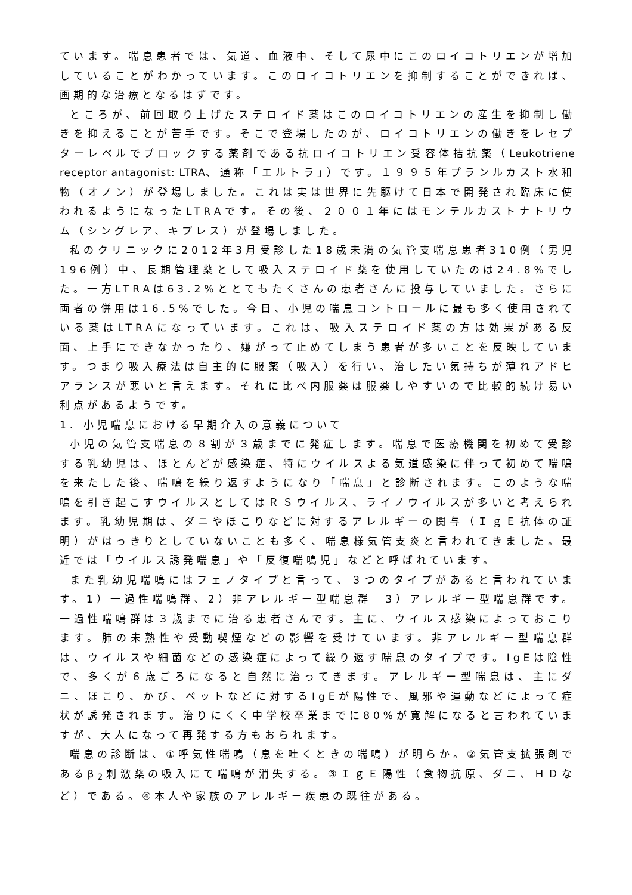ています。喘息患者では、気道、血液中、そして尿中にこのロイコトリエンが増加していることがわかっています。このロイコトリエンを抑制することができれば、画期的な治療となるはずです。
ところが、前回取り上げたステロイド薬はこのロイコトリエンの産生を抑制し働きを抑えることが苦手です。そこで登場したのが、ロイコトリエンの働きをレセプターレベルでブロックする薬剤である抗ロイコトリエン受容体拮抗薬（Leukotriene receptor antagonist: LTRA、通称「エルトラ」）です。１９９５年プランルカスト水和物（オノン）が登場しました。これは実は世界に先駆けて日本で開発され臨床に使われるようになったLTRAです。その後、２００１年にはモンテルカストナトリウム（シングレア、キプレス）が登場しました。
私のクリニックに2012年3月受診した18歳未満の気管支喘息患者310例（男児196例）中、長期管理薬として吸入ステロイド薬を使用していたのは24.8%でした。一方LTRAは63.2%ととてもたくさんの患者さんに投与していました。さらに両者の併用は16.5%でした。今日、小児の喘息コントロールに最も多く使用されている薬はLTRAになっています。これは、吸入ステロイド薬の方は効果がある反面、上手にできなかったり、嫌がって止めてしまう患者が多いことを反映しています。つまり吸入療法は自主的に服薬（吸入）を行い、治したい気持ちが薄れアドヒアランスが悪いと言えます。それに比べ内服薬は服薬しやすいので比較的続け易い利点があるようです。
1. 小児喘息における早期介入の意義について
小児の気管支喘息の８割が３歳までに発症します。喘息で医療機関を初めて受診する乳幼児は、ほとんどが感染症、特にウイルスよる気道感染に伴って初めて喘鳴を来たした後、喘鳴を繰り返すようになり「喘息」と診断されます。このような喘鳴を引き起こすウイルスとしてはＲＳウイルス、ライノウイルスが多いと考えられます。乳幼児期は、ダニやほこりなどに対するアレルギーの関与（ＩｇＥ抗体の証明）がはっきりとしていないことも多く、喘息様気管支炎と言われてきました。最近では「ウイルス誘発喘息」や「反復喘鳴児」などと呼ばれています。
また乳幼児喘鳴にはフェノタイプと言って、３つのタイプがあると言われています。1）一過性喘鳴群、2）非アレルギー型喘息群　3）アレルギー型喘息群です。一過性喘鳴群は３歳までに治る患者さんです。主に、ウイルス感染によっておこります。肺の未熟性や受動喫煙などの影響を受けています。非アレルギー型喘息群は、ウイルスや細菌などの感染症によって繰り返す喘息のタイプです。IgEは陰性で、多くが６歳ごろになると自然に治ってきます。アレルギー型喘息は、主にダニ、ほこり、かび、ペットなどに対するIgEが陽性で、風邪や運動などによって症状が誘発されます。治りにくく中学校卒業までに80%が寛解になると言われていますが、大人になって再発する方もおられます。
喘息の診断は、①呼気性喘鳴（息を吐くときの喘鳴）が明らか。②気管支拡張剤であるβ<sub>2</sub>刺激薬の吸入にて喘鳴が消失する。③ＩｇＥ陽性（食物抗原、ダニ、ＨＤなど）である。④本人や家族のアレルギー疾患の既往がある。